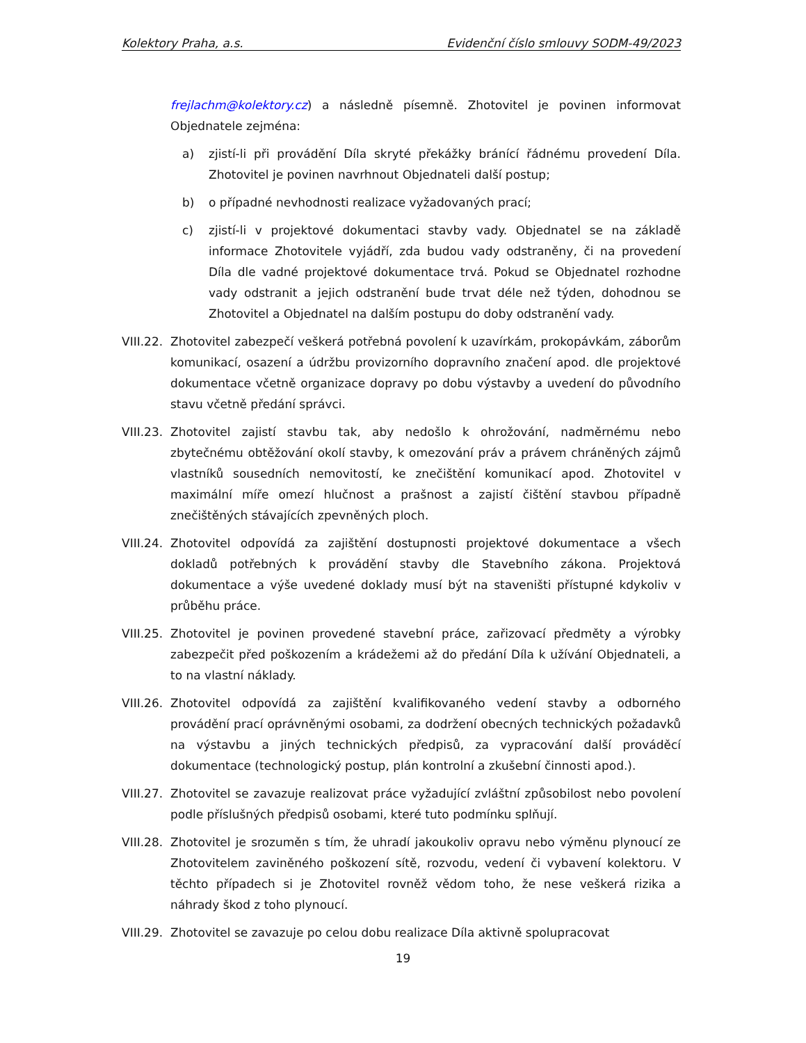Kolektory Praha, a.s. Evidenční číslo smlouvy SODM-49/2023
frejlachm@kolektory.cz) a následně písemně. Zhotovitel je povinen informovat Objednatele zejména:
a) zjistí-li při provádění Díla skryté překážky bránící řádnému provedení Díla. Zhotovitel je povinen navrhnout Objednateli další postup;
b) o případné nevhodnosti realizace vyžadovaných prací;
c) zjistí-li v projektové dokumentaci stavby vady. Objednatel se na základě informace Zhotovitele vyjádří, zda budou vady odstraněny, či na provedení Díla dle vadné projektové dokumentace trvá. Pokud se Objednatel rozhodne vady odstranit a jejich odstranění bude trvat déle než týden, dohodnou se Zhotovitel a Objednatel na dalším postupu do doby odstranění vady.
VIII.22. Zhotovitel zabezpečí veškerá potřebná povolení k uzavírkám, prokopávkám, záborům komunikací, osazení a údržbu provizorního dopravního značení apod. dle projektové dokumentace včetně organizace dopravy po dobu výstavby a uvedení do původního stavu včetně předání správci.
VIII.23. Zhotovitel zajistí stavbu tak, aby nedošlo k ohrožování, nadměrnému nebo zbytečnému obtěžování okolí stavby, k omezování práv a právem chráněných zájmů vlastníků sousedních nemovitostí, ke znečištění komunikací apod. Zhotovitel v maximální míře omezí hlučnost a prašnost a zajistí čištění stavbou případně znečištěných stávajících zpevněných ploch.
VIII.24. Zhotovitel odpovídá za zajištění dostupnosti projektové dokumentace a všech dokladů potřebných k provádění stavby dle Stavebního zákona. Projektová dokumentace a výše uvedené doklady musí být na staveništi přístupné kdykoliv v průběhu práce.
VIII.25. Zhotovitel je povinen provedené stavební práce, zařizovací předměty a výrobky zabezpečit před poškozením a krádežemi až do předání Díla k užívání Objednateli, a to na vlastní náklady.
VIII.26. Zhotovitel odpovídá za zajištění kvalifikovaného vedení stavby a odborného provádění prací oprávněnými osobami, za dodržení obecných technických požadavků na výstavbu a jiných technických předpisů, za vypracování další prováděcí dokumentace (technologický postup, plán kontrolní a zkušební činnosti apod.).
VIII.27. Zhotovitel se zavazuje realizovat práce vyžadující zvláštní způsobilost nebo povolení podle příslušných předpisů osobami, které tuto podmínku splňují.
VIII.28. Zhotovitel je srozuměn s tím, že uhradí jakoukoliv opravu nebo výměnu plynoucí ze Zhotovitelem zaviněného poškození sítě, rozvodu, vedení či vybavení kolektoru. V těchto případech si je Zhotovitel rovněž vědom toho, že nese veškerá rizika a náhrady škod z toho plynoucí.
VIII.29. Zhotovitel se zavazuje po celou dobu realizace Díla aktivně spolupracovat
19